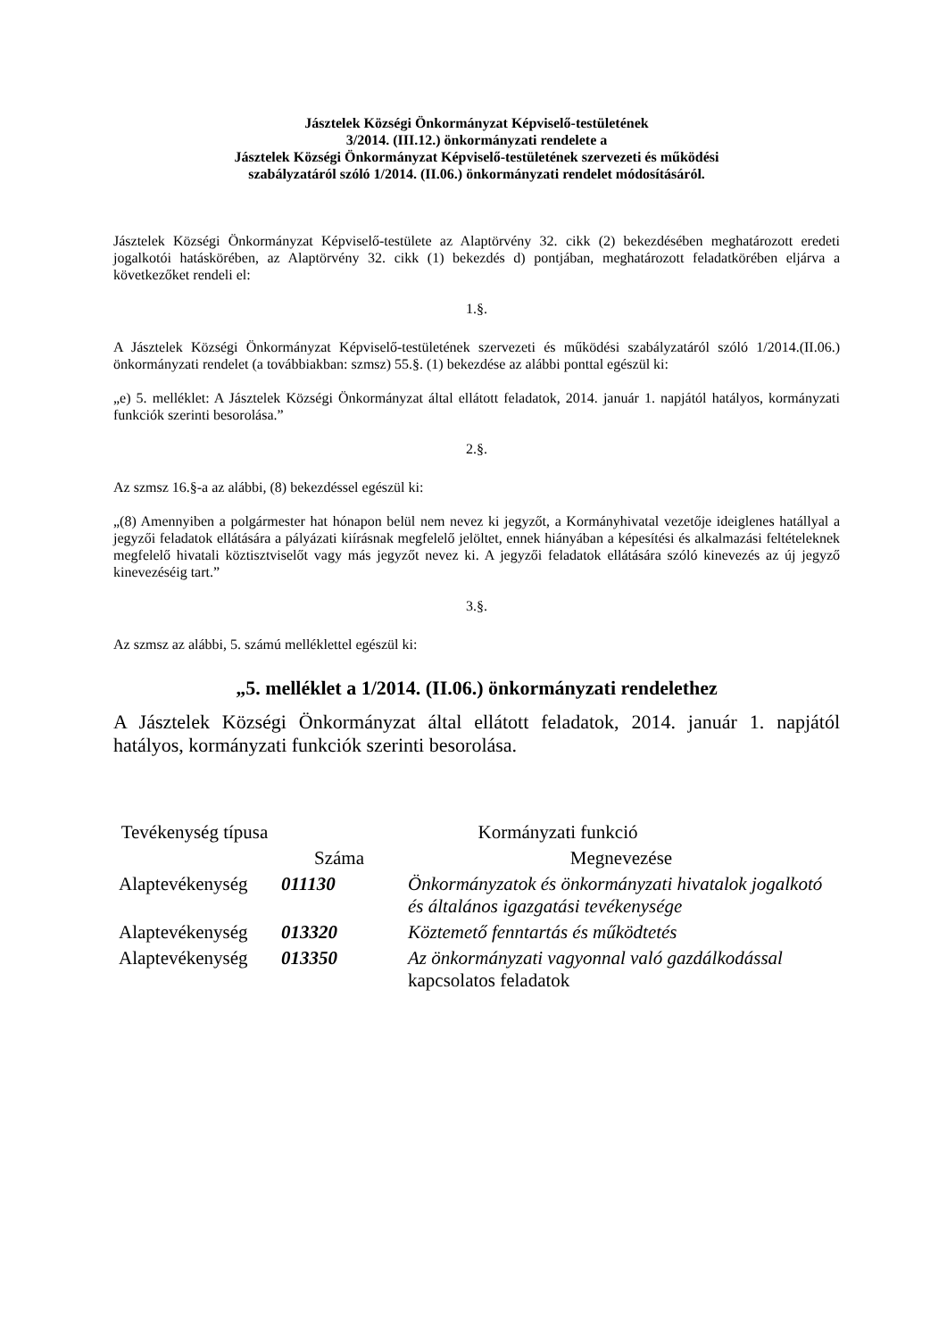Jásztelek Községi Önkormányzat Képviselő-testületének
3/2014. (III.12.) önkormányzati rendelete a
Jásztelek Községi Önkormányzat Képviselő-testületének szervezeti és működési
szabályzatáról szóló 1/2014. (II.06.) önkormányzati rendelet módosításáról.
Jásztelek Községi Önkormányzat Képviselő-testülete az Alaptörvény 32. cikk (2) bekezdésében meghatározott eredeti jogalkotói hatáskörében, az Alaptörvény 32. cikk (1) bekezdés d) pontjában, meghatározott feladatkörében eljárva a következőket rendeli el:
1.§.
A Jásztelek Községi Önkormányzat Képviselő-testületének szervezeti és működési szabályzatáról szóló 1/2014.(II.06.) önkormányzati rendelet (a továbbiakban: szmsz) 55.§. (1) bekezdése az alábbi ponttal egészül ki:
„e) 5. melléklet: A Jásztelek Községi Önkormányzat által ellátott feladatok, 2014. január 1. napjától hatályos, kormányzati funkciók szerinti besorolása.”
2.§.
Az szmsz 16.§-a az alábbi, (8) bekezdéssel egészül ki:
„(8) Amennyiben a polgármester hat hónapon belül nem nevez ki jegyzőt, a Kormányhivatal vezetője ideiglenes hatállyal a jegyzői feladatok ellátására a pályázati kiírásnak megfelelő jelöltet, ennek hiányában a képesítési és alkalmazási feltételeknek megfelelő hivatali köztisztviselőt vagy más jegyzőt nevez ki. A jegyzői feladatok ellátására szóló kinevezés az új jegyző kinevezéséig tart.”
3.§.
Az szmsz az alábbi, 5. számú melléklettel egészül ki:
„5. melléklet a 1/2014. (II.06.) önkormányzati rendelethez
A Jásztelek Községi Önkormányzat által ellátott feladatok, 2014. január 1. napjától hatályos, kormányzati funkciók szerinti besorolása.
| Tevékenység típusa | Kormányzati funkció | |
| --- | --- | --- |
| | Száma | Megnevezése |
| Alaptevékenység | 011130 | Önkormányzatok és önkormányzati hivatalok jogalkotó és általános igazgatási tevékenysége |
| Alaptevékenység | 013320 | Köztemető fenntartás és működtetés |
| Alaptevékenység | 013350 | Az önkormányzati vagyonnal való gazdálkodással kapcsolatos feladatok |